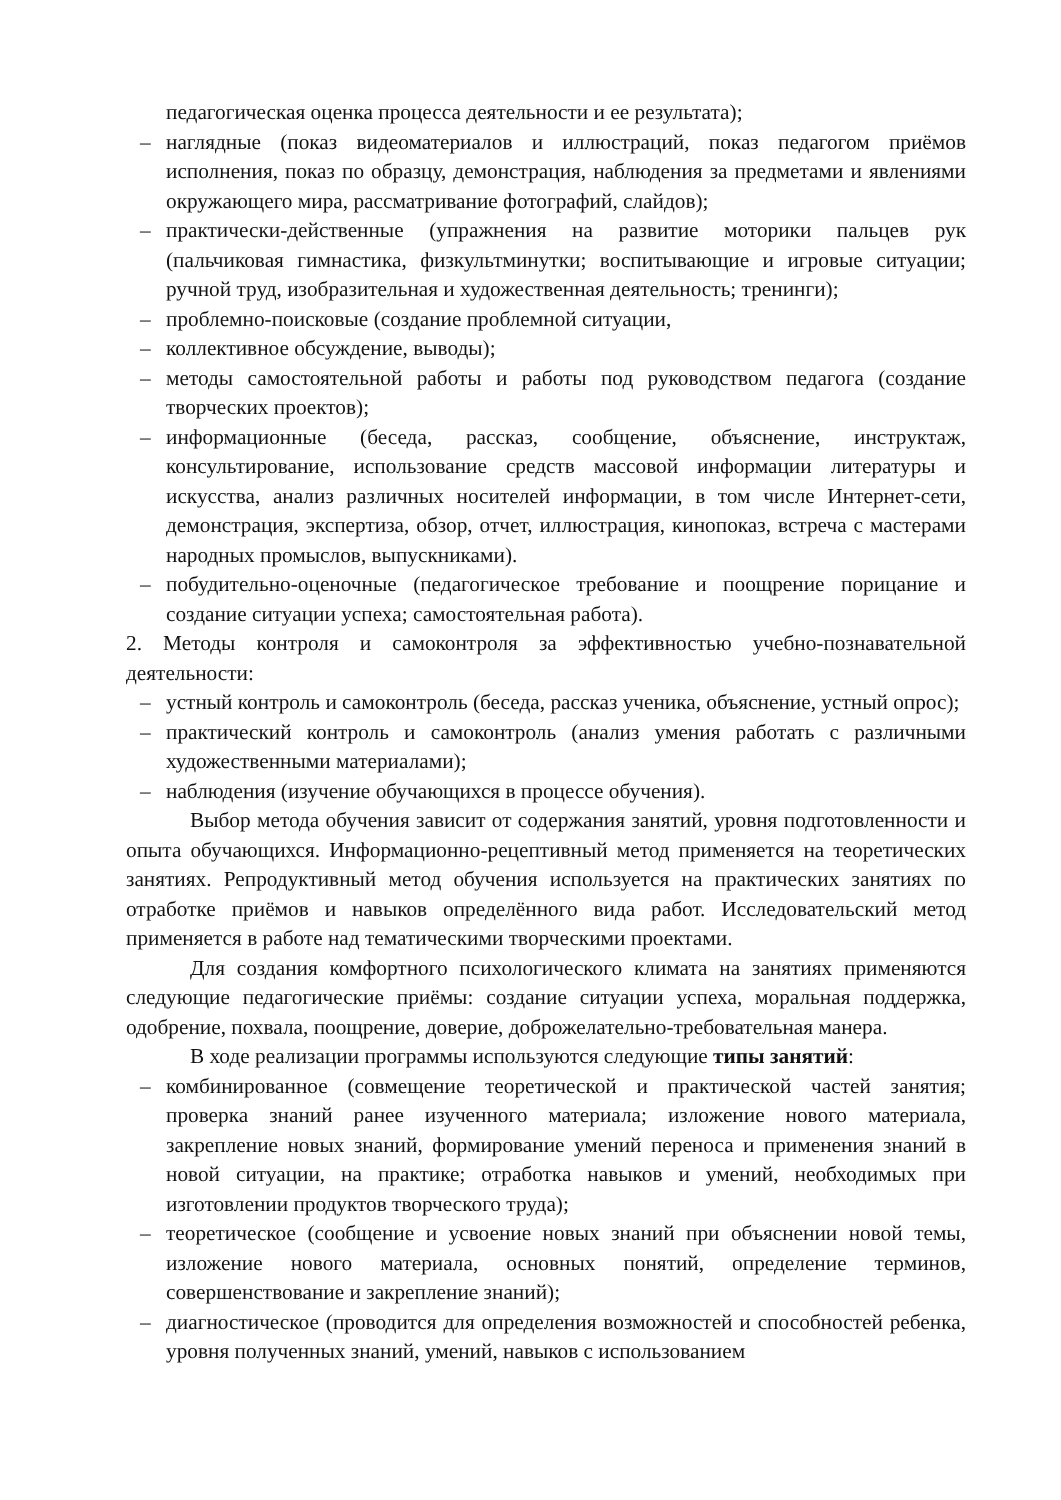педагогическая оценка процесса деятельности и ее результата);
– наглядные (показ видеоматериалов и иллюстраций, показ педагогом приёмов исполнения, показ по образцу, демонстрация, наблюдения за предметами и явлениями окружающего мира, рассматривание фотографий, слайдов);
– практически-действенные (упражнения на развитие моторики пальцев рук (пальчиковая гимнастика, физкультминутки; воспитывающие и игровые ситуации; ручной труд, изобразительная и художественная деятельность; тренинги);
– проблемно-поисковые (создание проблемной ситуации,
– коллективное обсуждение, выводы);
– методы самостоятельной работы и работы под руководством педагога (создание творческих проектов);
– информационные (беседа, рассказ, сообщение, объяснение, инструктаж, консультирование, использование средств массовой информации литературы и искусства, анализ различных носителей информации, в том числе Интернет-сети, демонстрация, экспертиза, обзор, отчет, иллюстрация, кинопоказ, встреча с мастерами народных промыслов, выпускниками).
– побудительно-оценочные (педагогическое требование и поощрение порицание и создание ситуации успеха; самостоятельная работа).
2. Методы контроля и самоконтроля за эффективностью учебно-познавательной деятельности:
– устный контроль и самоконтроль (беседа, рассказ ученика, объяснение, устный опрос);
– практический контроль и самоконтроль (анализ умения работать с различными художественными материалами);
– наблюдения (изучение обучающихся в процессе обучения).
Выбор метода обучения зависит от содержания занятий, уровня подготовленности и опыта обучающихся. Информационно-рецептивный метод применяется на теоретических занятиях. Репродуктивный метод обучения используется на практических занятиях по отработке приёмов и навыков определённого вида работ. Исследовательский метод применяется в работе над тематическими творческими проектами.
Для создания комфортного психологического климата на занятиях применяются следующие педагогические приёмы: создание ситуации успеха, моральная поддержка, одобрение, похвала, поощрение, доверие, доброжелательно-требовательная манера.
В ходе реализации программы используются следующие типы занятий:
– комбинированное (совмещение теоретической и практической частей занятия; проверка знаний ранее изученного материала; изложение нового материала, закрепление новых знаний, формирование умений переноса и применения знаний в новой ситуации, на практике; отработка навыков и умений, необходимых при изготовлении продуктов творческого труда);
– теоретическое (сообщение и усвоение новых знаний при объяснении новой темы, изложение нового материала, основных понятий, определение терминов, совершенствование и закрепление знаний);
– диагностическое (проводится для определения возможностей и способностей ребенка, уровня полученных знаний, умений, навыков с использованием